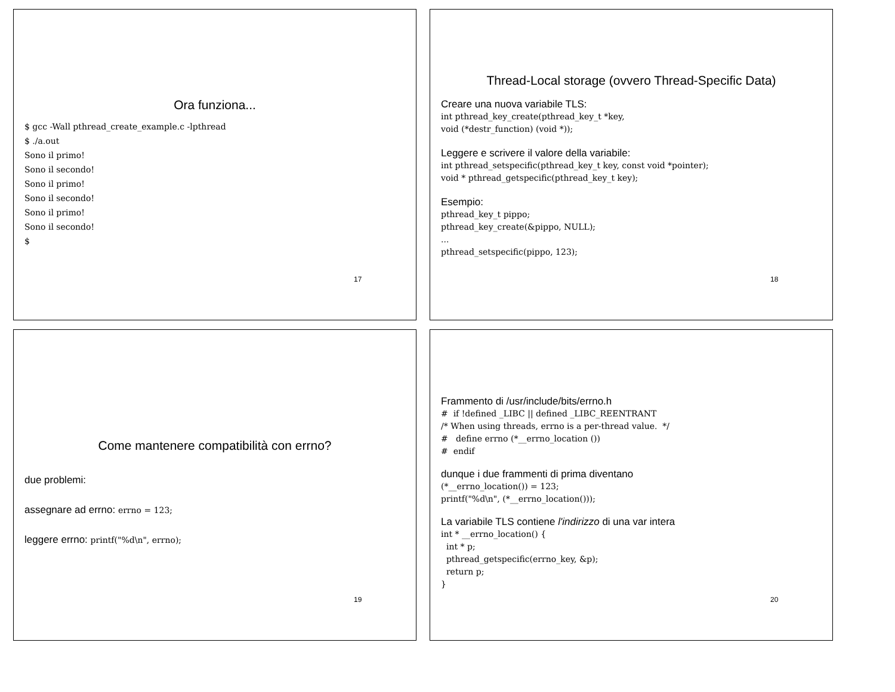Ora funziona...
$ gcc -Wall pthread_create_example.c -lpthread
$ ./a.out
Sono il primo!
Sono il secondo!
Sono il primo!
Sono il secondo!
Sono il primo!
Sono il secondo!
$
17
Thread-Local storage (ovvero Thread-Specific Data)
Creare una nuova variabile TLS:
int pthread_key_create(pthread_key_t *key,
void (*destr_function) (void *));
Leggere e scrivere il valore della variabile:
int pthread_setspecific(pthread_key_t key, const void *pointer);
void * pthread_getspecific(pthread_key_t key);
Esempio:
pthread_key_t pippo;
pthread_key_create(&pippo, NULL);
...
pthread_setspecific(pippo, 123);
18
Come mantenere compatibilità con errno?
due problemi:
assegnare ad errno: errno = 123;
leggere errno: printf("%d\n", errno);
19
Frammento di /usr/include/bits/errno.h
#  if !defined _LIBC || defined _LIBC_REENTRANT
/* When using threads, errno is a per-thread value.  */
#   define errno (*__errno_location ())
#  endif
dunque i due frammenti di prima diventano
(*__errno_location()) = 123;
printf("%d\n", (*__errno_location()));
La variabile TLS contiene l'indirizzo di una var intera
int * __errno_location() {
  int * p;
  pthread_getspecific(errno_key, &p);
  return p;
}
20